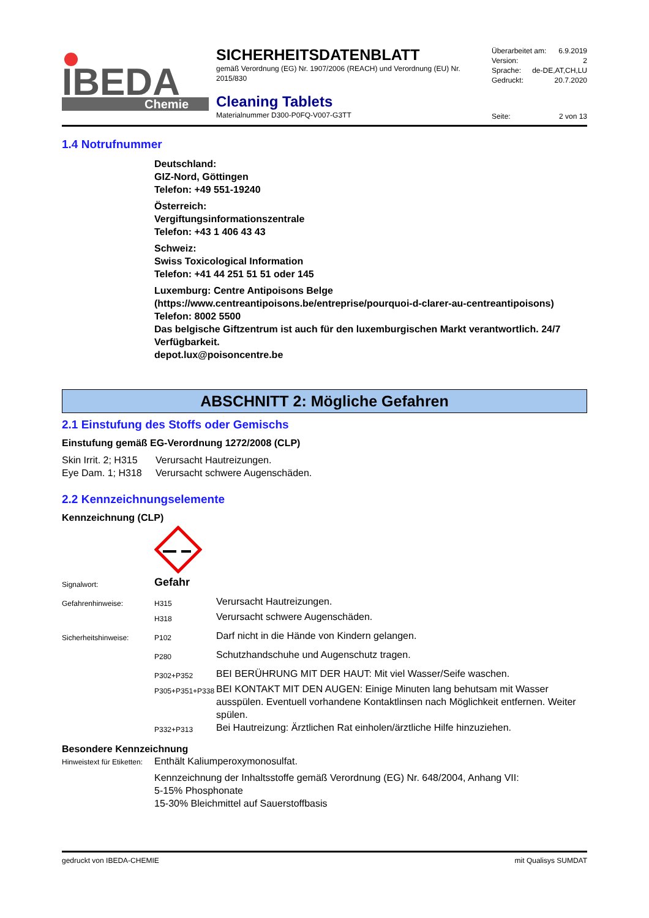IBEDA
Chemie
SICHERHEITSDATENBLATT
gemäß Verordnung (EG) Nr. 1907/2006 (REACH) und Verordnung (EU) Nr. 2015/830
Cleaning Tablets
Materialnummer D300-P0FQ-V007-G3TT
Überarbeitet am: 6.9.2019
Version: 2
Sprache: de-DE,AT,CH,LU
Gedruckt: 20.7.2020
Seite: 2 von 13
1.4 Notrufnummer
Deutschland:
GIZ-Nord, Göttingen
Telefon: +49 551-19240
Österreich:
Vergiftungsinformationszentrale
Telefon: +43 1 406 43 43
Schweiz:
Swiss Toxicological Information
Telefon: +41 44 251 51 51 oder 145
Luxemburg: Centre Antipoisons Belge
(https://www.centreantipoisons.be/entreprise/pourquoi-d-clarer-au-centreantipoisons)
Telefon: 8002 5500
Das belgische Giftzentrum ist auch für den luxemburgischen Markt verantwortlich. 24/7 Verfügbarkeit.
depot.lux@poisoncentre.be
ABSCHNITT 2: Mögliche Gefahren
2.1 Einstufung des Stoffs oder Gemischs
Einstufung gemäß EG-Verordnung 1272/2008 (CLP)
| Skin Irrit. 2; H315 | Verursacht Hautreizungen. |
| Eye Dam. 1; H318 | Verursacht schwere Augenschäden. |
2.2 Kennzeichnungselemente
Kennzeichnung (CLP)
| Signalwort: | Gefahr | |
| Gefahrenhinweise: | H315 | Verursacht Hautreizungen. |
| | H318 | Verursacht schwere Augenschäden. |
| Sicherheitshinweise: | P102 | Darf nicht in die Hände von Kindern gelangen. |
| | P280 | Schutzhandschuhe und Augenschutz tragen. |
| | P302+P352 | BEI BERÜHRUNG MIT DER HAUT: Mit viel Wasser/Seife waschen. |
| | P305+P351+P338 | BEI KONTAKT MIT DEN AUGEN: Einige Minuten lang behutsam mit Wasser ausspülen. Eventuell vorhandene Kontaktlinsen nach Möglichkeit entfernen. Weiter spülen. |
| | P332+P313 | Bei Hautreizung: Ärztlichen Rat einholen/ärztliche Hilfe hinzuziehen. |
Besondere Kennzeichnung
| Hinweistext für Etiketten: | Enthält Kaliumperoxymonosulfat. Kennzeichnung der Inhaltsstoffe gemäß Verordnung (EG) Nr. 648/2004, Anhang VII: 5-15% Phosphonate 15-30% Bleichmittel auf Sauerstoffbasis |
gedruckt von IBEDA-CHEMIE mit Qualisys SUMDAT